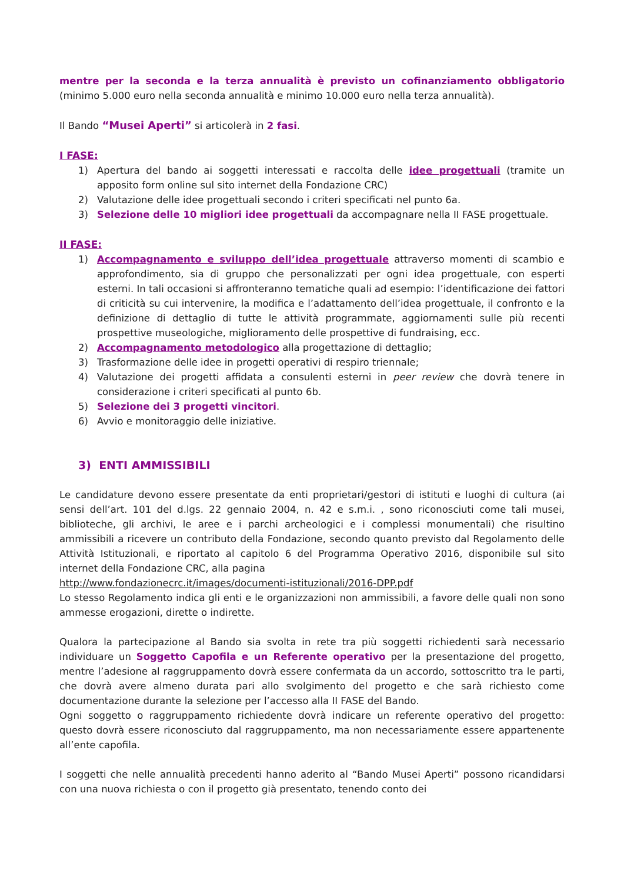mentre per la seconda e la terza annualità è previsto un cofinanziamento obbligatorio (minimo 5.000 euro nella seconda annualità e minimo 10.000 euro nella terza annualità).
Il Bando “Musei Aperti” si articolerà in 2 fasi.
I FASE:
1) Apertura del bando ai soggetti interessati e raccolta delle idee progettuali (tramite un apposito form online sul sito internet della Fondazione CRC)
2) Valutazione delle idee progettuali secondo i criteri specificati nel punto 6a.
3) Selezione delle 10 migliori idee progettuali da accompagnare nella II FASE progettuale.
II FASE:
1) Accompagnamento e sviluppo dell’idea progettuale attraverso momenti di scambio e approfondimento, sia di gruppo che personalizzati per ogni idea progettuale, con esperti esterni. In tali occasioni si affronteranno tematiche quali ad esempio: l’identificazione dei fattori di criticità su cui intervenire, la modifica e l’adattamento dell’idea progettuale, il confronto e la definizione di dettaglio di tutte le attività programmate, aggiornamenti sulle più recenti prospettive museologiche, miglioramento delle prospettive di fundraising, ecc.
2) Accompagnamento metodologico alla progettazione di dettaglio;
3) Trasformazione delle idee in progetti operativi di respiro triennale;
4) Valutazione dei progetti affidata a consulenti esterni in peer review che dovrà tenere in considerazione i criteri specificati al punto 6b.
5) Selezione dei 3 progetti vincitori.
6) Avvio e monitoraggio delle iniziative.
3) ENTI AMMISSIBILI
Le candidature devono essere presentate da enti proprietari/gestori di istituti e luoghi di cultura (ai sensi dell’art. 101 del d.lgs. 22 gennaio 2004, n. 42 e s.m.i. , sono riconosciuti come tali musei, biblioteche, gli archivi, le aree e i parchi archeologici e i complessi monumentali) che risultino ammissibili a ricevere un contributo della Fondazione, secondo quanto previsto dal Regolamento delle Attività Istituzionali, e riportato al capitolo 6 del Programma Operativo 2016, disponibile sul sito internet della Fondazione CRC, alla pagina
http://www.fondazionecrc.it/images/documenti-istituzionali/2016-DPP.pdf
Lo stesso Regolamento indica gli enti e le organizzazioni non ammissibili, a favore delle quali non sono ammesse erogazioni, dirette o indirette.
Qualora la partecipazione al Bando sia svolta in rete tra più soggetti richiedenti sarà necessario individuare un Soggetto Capofila e un Referente operativo per la presentazione del progetto, mentre l’adesione al raggruppamento dovrà essere confermata da un accordo, sottoscritto tra le parti, che dovrà avere almeno durata pari allo svolgimento del progetto e che sarà richiesto come documentazione durante la selezione per l’accesso alla II FASE del Bando.
Ogni soggetto o raggruppamento richiedente dovrà indicare un referente operativo del progetto: questo dovrà essere riconosciuto dal raggruppamento, ma non necessariamente essere appartenente all’ente capofila.
I soggetti che nelle annualità precedenti hanno aderito al “Bando Musei Aperti” possono ricandidarsi con una nuova richiesta o con il progetto già presentato, tenendo conto dei